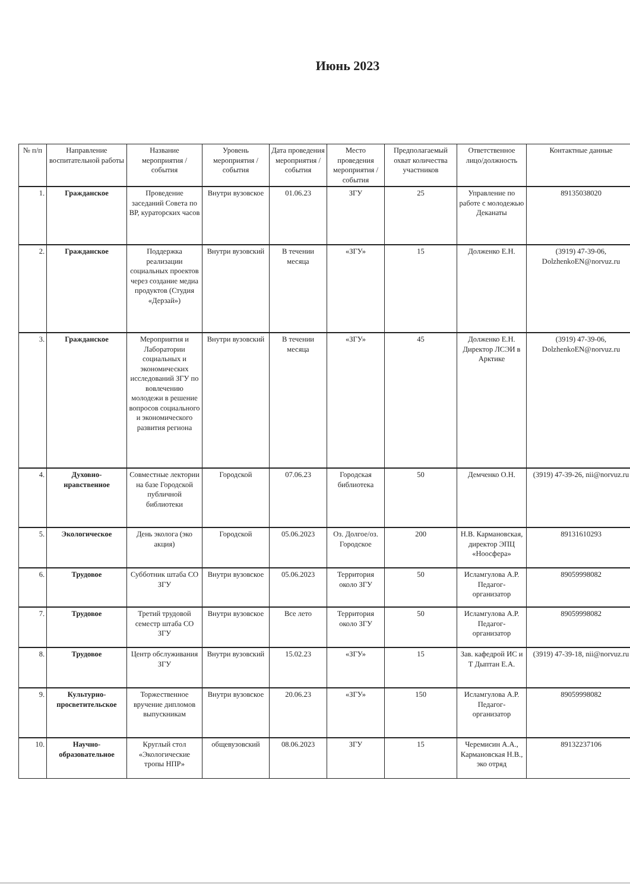Июнь 2023
| № п/п | Направление воспитательной работы | Название мероприятия / события | Уровень мероприятия / события | Дата проведения мероприятия / события | Место проведения мероприятия / события | Предполагаемый охват количества участников | Ответственное лицо/должность | Контактные данные |
| --- | --- | --- | --- | --- | --- | --- | --- | --- |
| 1. | Гражданское | Проведение заседаний Совета по ВР, кураторских часов | Внутри вузовское | 01.06.23 | ЗГУ | 25 | Управление по работе с молодежью Деканаты | 89135038020 |
| 2. | Гражданское | Поддержка реализации социальных проектов через создание медиа продуктов (Студия «Дерзай») | Внутри вузовский | В течении месяца | «ЗГУ» | 15 | Долженко Е.Н. | (3919) 47-39-06, DolzhenkoEN@norvuz.ru |
| 3. | Гражданское | Мероприятия и Лаборатории социальных и экономических исследований ЗГУ по вовлечению молодежи в решение вопросов социального и экономического развития региона | Внутри вузовский | В течении месяца | «ЗГУ» | 45 | Долженко Е.Н. Директор ЛСЭИ в Арктике | (3919) 47-39-06, DolzhenkoEN@norvuz.ru |
| 4. | Духовно-нравственное | Совместные лектории на базе Городской публичной библиотеки | Городской | 07.06.23 | Городская библиотека | 50 | Демченко О.Н. | (3919) 47-39-26, nii@norvuz.ru |
| 5. | Экологическое | День эколога (эко акция) | Городской | 05.06.2023 | Оз. Долгое/оз. Городское | 200 | Н.В. Кармановская, директор ЭПЦ «Ноосфера» | 89131610293 |
| 6. | Трудовое | Субботник штаба СО ЗГУ | Внутри вузовское | 05.06.2023 | Территория около ЗГУ | 50 | Исламгулова А.Р. Педагог-организатор | 89059998082 |
| 7. | Трудовое | Третий трудовой семестр штаба СО ЗГУ | Внутри вузовское | Все лето | Территория около ЗГУ | 50 | Исламгулова А.Р. Педагог-организатор | 89059998082 |
| 8. | Трудовое | Центр обслуживания ЗГУ | Внутри вузовский | 15.02.23 | «ЗГУ» | 15 | Зав. кафедрой ИС и Т Дыптан Е.А. | (3919) 47-39-18, nii@norvuz.ru |
| 9. | Культурно-просветительское | Торжественное вручение дипломов выпускникам | Внутри вузовское | 20.06.23 | «ЗГУ» | 150 | Исламгулова А.Р. Педагог-организатор | 89059998082 |
| 10. | Научно-образовательное | Круглый стол «Экологические тропы НПР» | общевузовский | 08.06.2023 | ЗГУ | 15 | Черемисин А.А., Кармановская Н.В., эко отряд | 89132237106 |